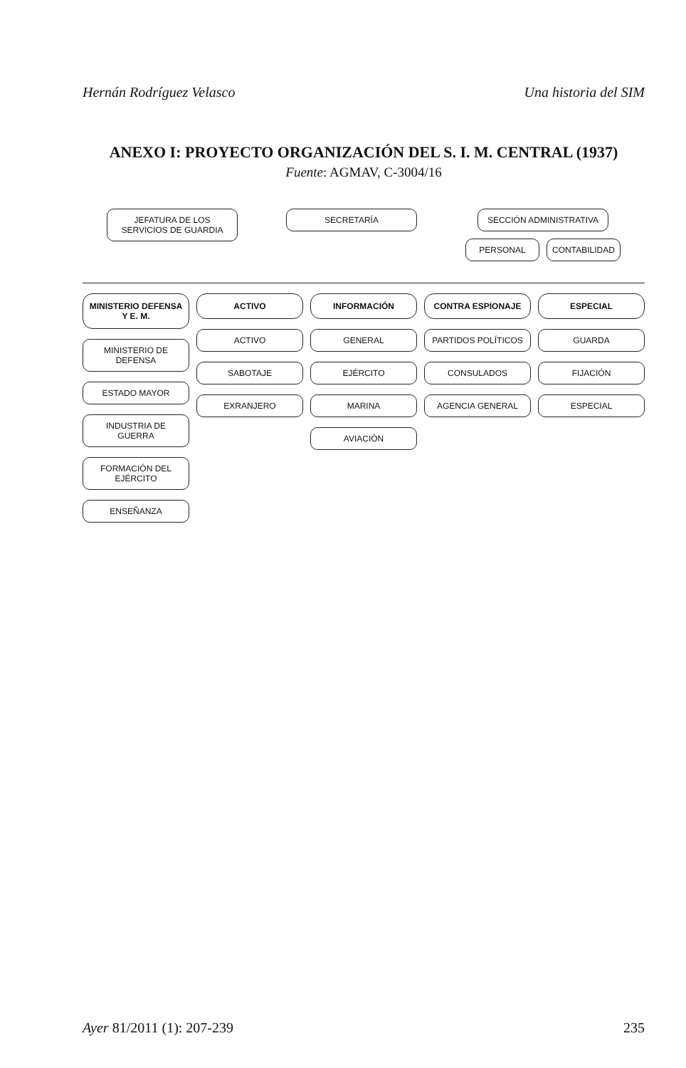Hernán Rodríguez Velasco Una historia del SIM
ANEXO I: PROYECTO ORGANIZACIÓN DEL S. I. M. CENTRAL (1937)
Fuente: AGMAV, C-3004/16
JEFATURA DE LOS SERVICIOS DE GUARDIA
SECRETARÍA SECCIÓN ADMINISTRATIVA
PERSONAL CONTABILIDAD
MINISTERIO DEFENSA Y E. M.
MINISTERIO DE DEFENSA
ESTADO MAYOR
INDUSTRIA DE GUERRA
FORMACIÓN DEL EJÉRCITO
ENSEÑANZA
ACTIVO
ACTIVO
SABOTAJE
EXRANJERO
INFORMACIÓN
GENERAL
EJÉRCITO
MARINA
AVIACIÓN
CONTRA ESPIONAJE
PARTIDOS POLÍTICOS
CONSULADOS
AGENCIA GENERAL
ESPECIAL
GUARDA
FIJACIÓN
ESPECIAL
Ayer 81/2011 (1): 207-239 235